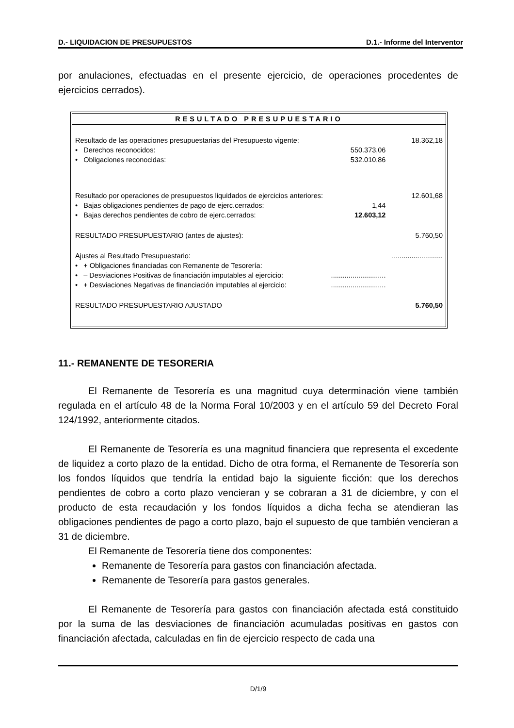D.- LIQUIDACION DE PRESUPUESTOS D.1.- Informe del Interventor
por anulaciones, efectuadas en el presente ejercicio, de operaciones procedentes de ejercicios cerrados).
RESULTADO PRESUPUESTARIO
| Resultado de las operaciones presupuestarias del Presupuesto vigente: | | 18.362,18 |
| • Derechos reconocidos: | 550.373,06 | |
| • Obligaciones reconocidas: | 532.010,86 | |
| Resultado por operaciones de presupuestos liquidados de ejercicios anteriores: | | 12.601,68 |
| • Bajas obligaciones pendientes de pago de ejerc.cerrados: | 1,44 | |
| • Bajas derechos pendientes de cobro de ejerc.cerrados: | 12.603,12 | |
| RESULTADO PRESUPUESTARIO (antes de ajustes): | | 5.760,50 |
| Ajustes al Resultado Presupuestario: | | .......................... |
| • + Obligaciones financiadas con Remanente de Tesorería: | | |
| • – Desviaciones Positivas de financiación imputables al ejercicio: | ............................ | |
| • + Desviaciones Negativas de financiación imputables al ejercicio: | ............................ | |
| RESULTADO PRESUPUESTARIO AJUSTADO | | 5.760,50 |
11.- REMANENTE DE TESORERIA
El Remanente de Tesorería es una magnitud cuya determinación viene también regulada en el artículo 48 de la Norma Foral 10/2003 y en el artículo 59 del Decreto Foral 124/1992, anteriormente citados.
El Remanente de Tesorería es una magnitud financiera que representa el excedente de liquidez a corto plazo de la entidad. Dicho de otra forma, el Remanente de Tesorería son los fondos líquidos que tendría la entidad bajo la siguiente ficción: que los derechos pendientes de cobro a corto plazo vencieran y se cobraran a 31 de diciembre, y con el producto de esta recaudación y los fondos líquidos a dicha fecha se atendieran las obligaciones pendientes de pago a corto plazo, bajo el supuesto de que también vencieran a 31 de diciembre.
El Remanente de Tesorería tiene dos componentes:
Remanente de Tesorería para gastos con financiación afectada.
Remanente de Tesorería para gastos generales.
El Remanente de Tesorería para gastos con financiación afectada está constituido por la suma de las desviaciones de financiación acumuladas positivas en gastos con financiación afectada, calculadas en fin de ejercicio respecto de cada una
D/1/9